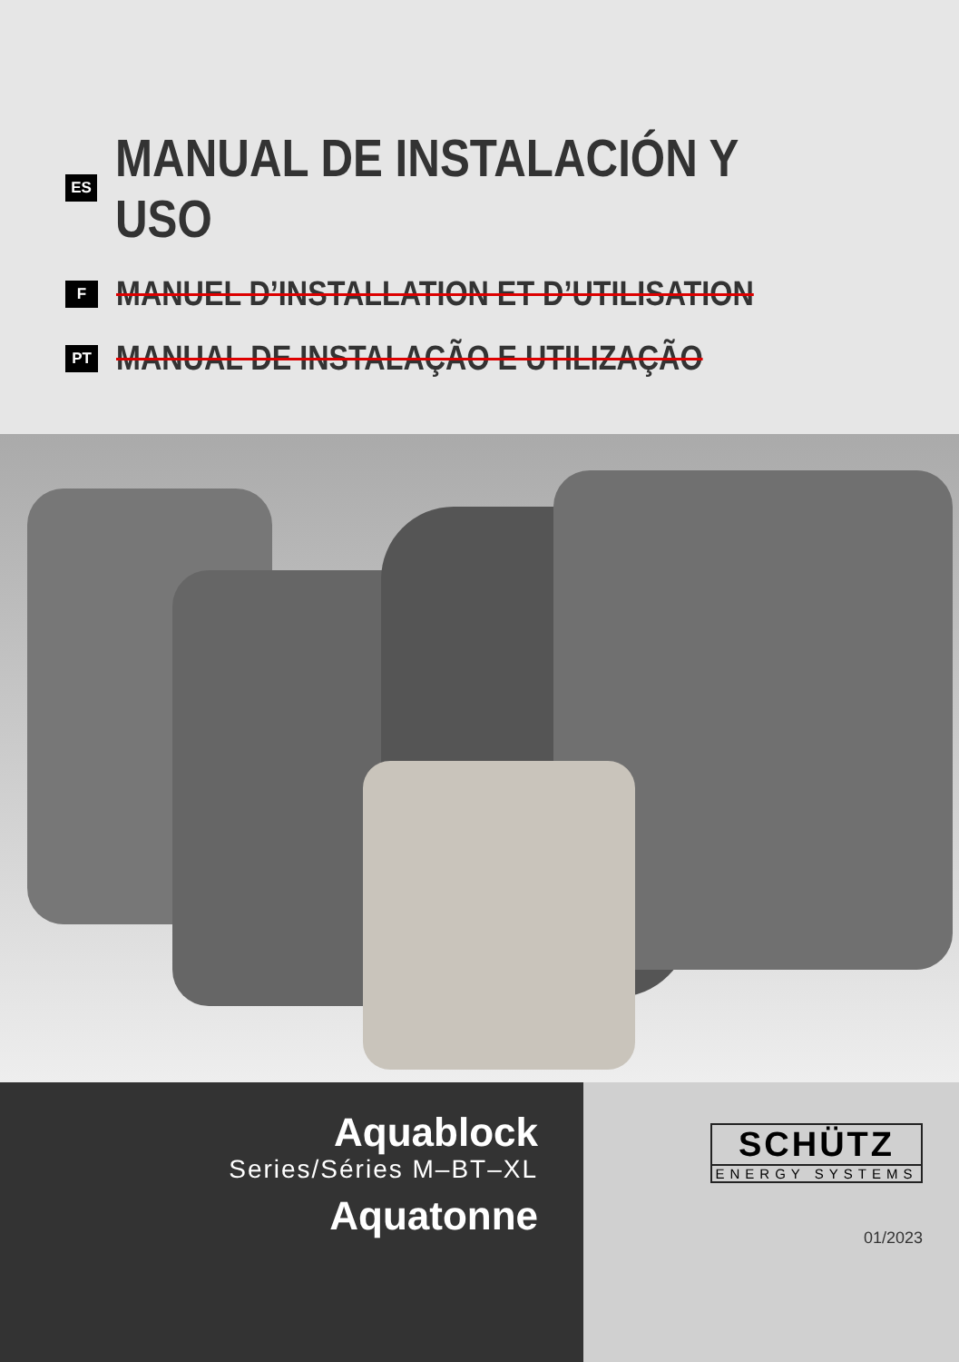ES
MANUAL DE INSTALACIÓN Y USO
F
MANUEL D’INSTALLATION ET D’UTILISATION
PT
MANUAL DE INSTALAÇÃO E UTILIZAÇÃO
Aquablock
Series/Séries M–BT–XL
Aquatonne
SCHÜTZ
ENERGY SYSTEMS
01/2023